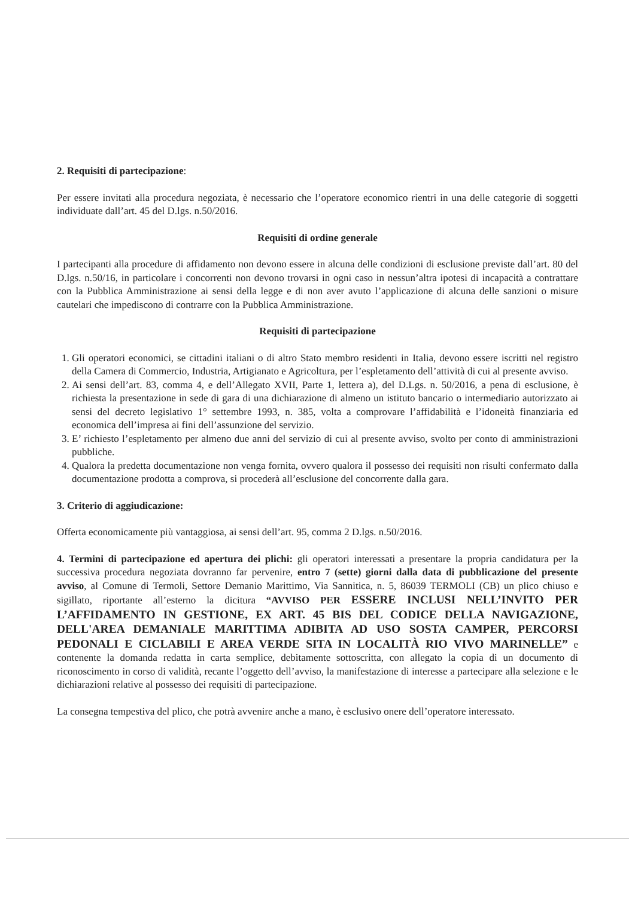2. Requisiti di partecipazione:
Per essere invitati alla procedura negoziata, è necessario che l’operatore economico rientri in una delle categorie di soggetti individuate dall’art. 45 del D.lgs. n.50/2016.
Requisiti di ordine generale
I partecipanti alla procedure di affidamento non devono essere in alcuna delle condizioni di esclusione previste dall’art. 80 del D.lgs. n.50/16, in particolare i concorrenti non devono trovarsi in ogni caso in nessun’altra ipotesi di incapacità a contrattare con la Pubblica Amministrazione ai sensi della legge e di non aver avuto l’applicazione di alcuna delle sanzioni o misure cautelari che impediscono di contrarre con la Pubblica Amministrazione.
Requisiti di partecipazione
1. Gli operatori economici, se cittadini italiani o di altro Stato membro residenti in Italia, devono essere iscritti nel registro della Camera di Commercio, Industria, Artigianato e Agricoltura, per l’espletamento dell’attività di cui al presente avviso.
2. Ai sensi dell’art. 83, comma 4, e dell’Allegato XVII, Parte 1, lettera a), del D.Lgs. n. 50/2016, a pena di esclusione, è richiesta la presentazione in sede di gara di una dichiarazione di almeno un istituto bancario o intermediario autorizzato ai sensi del decreto legislativo 1° settembre 1993, n. 385, volta a comprovare l’affidabilità e l’idoneità finanziaria ed economica dell’impresa ai fini dell’assunzione del servizio.
3. E’ richiesto l’espletamento per almeno due anni del servizio di cui al presente avviso, svolto per conto di amministrazioni pubbliche.
4. Qualora la predetta documentazione non venga fornita, ovvero qualora il possesso dei requisiti non risulti confermato dalla documentazione prodotta a comprova, si procederà all’esclusione del concorrente dalla gara.
3. Criterio di aggiudicazione:
Offerta economicamente più vantaggiosa, ai sensi dell’art. 95, comma 2 D.lgs. n.50/2016.
4. Termini di partecipazione ed apertura dei plichi: gli operatori interessati a presentare la propria candidatura per la successiva procedura negoziata dovranno far pervenire, entro 7 (sette) giorni dalla data di pubblicazione del presente avviso, al Comune di Termoli, Settore Demanio Marittimo, Via Sannitica, n. 5, 86039 TERMOLI (CB) un plico chiuso e sigillato, riportante all’esterno la dicitura “AVVISO PER ESSERE INCLUSI NELL’INVITO PER L’AFFIDAMENTO IN GESTIONE, EX ART. 45 BIS DEL CODICE DELLA NAVIGAZIONE, DELL'AREA DEMANIALE MARITTIMA ADIBITA AD USO SOSTA CAMPER, PERCORSI PEDONALI E CICLABILI E AREA VERDE SITA IN LOCALITÀ RIO VIVO MARINELLE” e contenente la domanda redatta in carta semplice, debitamente sottoscritta, con allegato la copia di un documento di riconoscimento in corso di validità, recante l’oggetto dell’avviso, la manifestazione di interesse a partecipare alla selezione e le dichiarazioni relative al possesso dei requisiti di partecipazione.
La consegna tempestiva del plico, che potrà avvenire anche a mano, è esclusivo onere dell’operatore interessato.